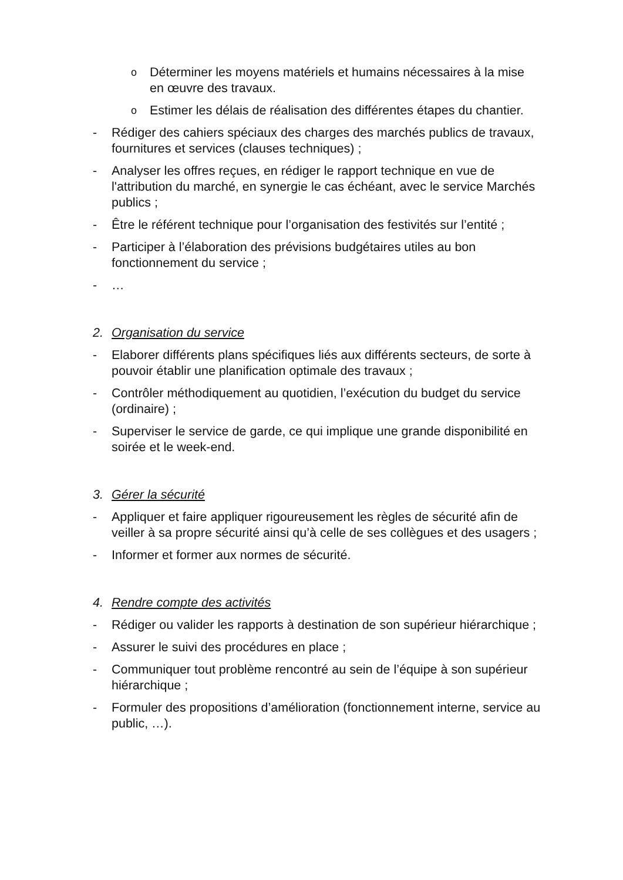o Déterminer les moyens matériels et humains nécessaires à la mise en œuvre des travaux.
o Estimer les délais de réalisation des différentes étapes du chantier.
- Rédiger des cahiers spéciaux des charges des marchés publics de travaux, fournitures et services (clauses techniques) ;
- Analyser les offres reçues, en rédiger le rapport technique en vue de l'attribution du marché, en synergie le cas échéant, avec le service Marchés publics ;
- Être le référent technique pour l’organisation des festivités sur l’entité ;
- Participer à l’élaboration des prévisions budgétaires utiles au bon fonctionnement du service ;
- …
2. Organisation du service
- Elaborer différents plans spécifiques liés aux différents secteurs, de sorte à pouvoir établir une planification optimale des travaux ;
- Contrôler méthodiquement au quotidien, l’exécution du budget du service (ordinaire) ;
- Superviser le service de garde, ce qui implique une grande disponibilité en soirée et le week-end.
3. Gérer la sécurité
- Appliquer et faire appliquer rigoureusement les règles de sécurité afin de veiller à sa propre sécurité ainsi qu’à celle de ses collègues et des usagers ;
- Informer et former aux normes de sécurité.
4. Rendre compte des activités
- Rédiger ou valider les rapports à destination de son supérieur hiérarchique ;
- Assurer le suivi des procédures en place ;
- Communiquer tout problème rencontré au sein de l’équipe à son supérieur hiérarchique ;
- Formuler des propositions d’amélioration (fonctionnement interne, service au public, …).